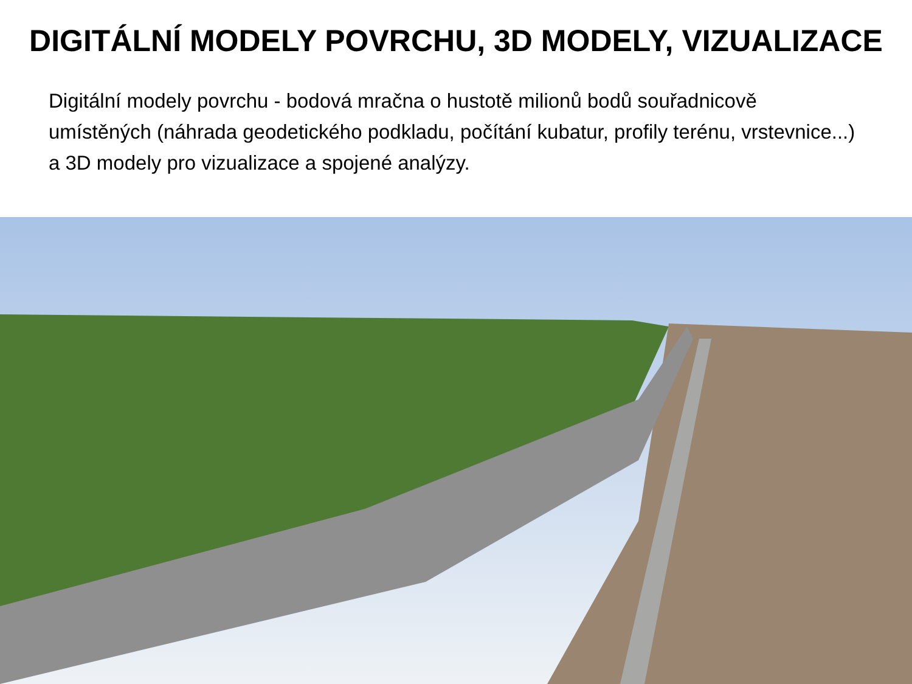DIGITÁLNÍ MODELY POVRCHU, 3D MODELY, VIZUALIZACE
Digitální modely povrchu - bodová mračna o hustotě milionů bodů souřadnicově umístěných (náhrada geodetického podkladu, počítání kubatur, profily terénu, vrstevnice...) a 3D modely pro vizualizace a spojené analýzy.